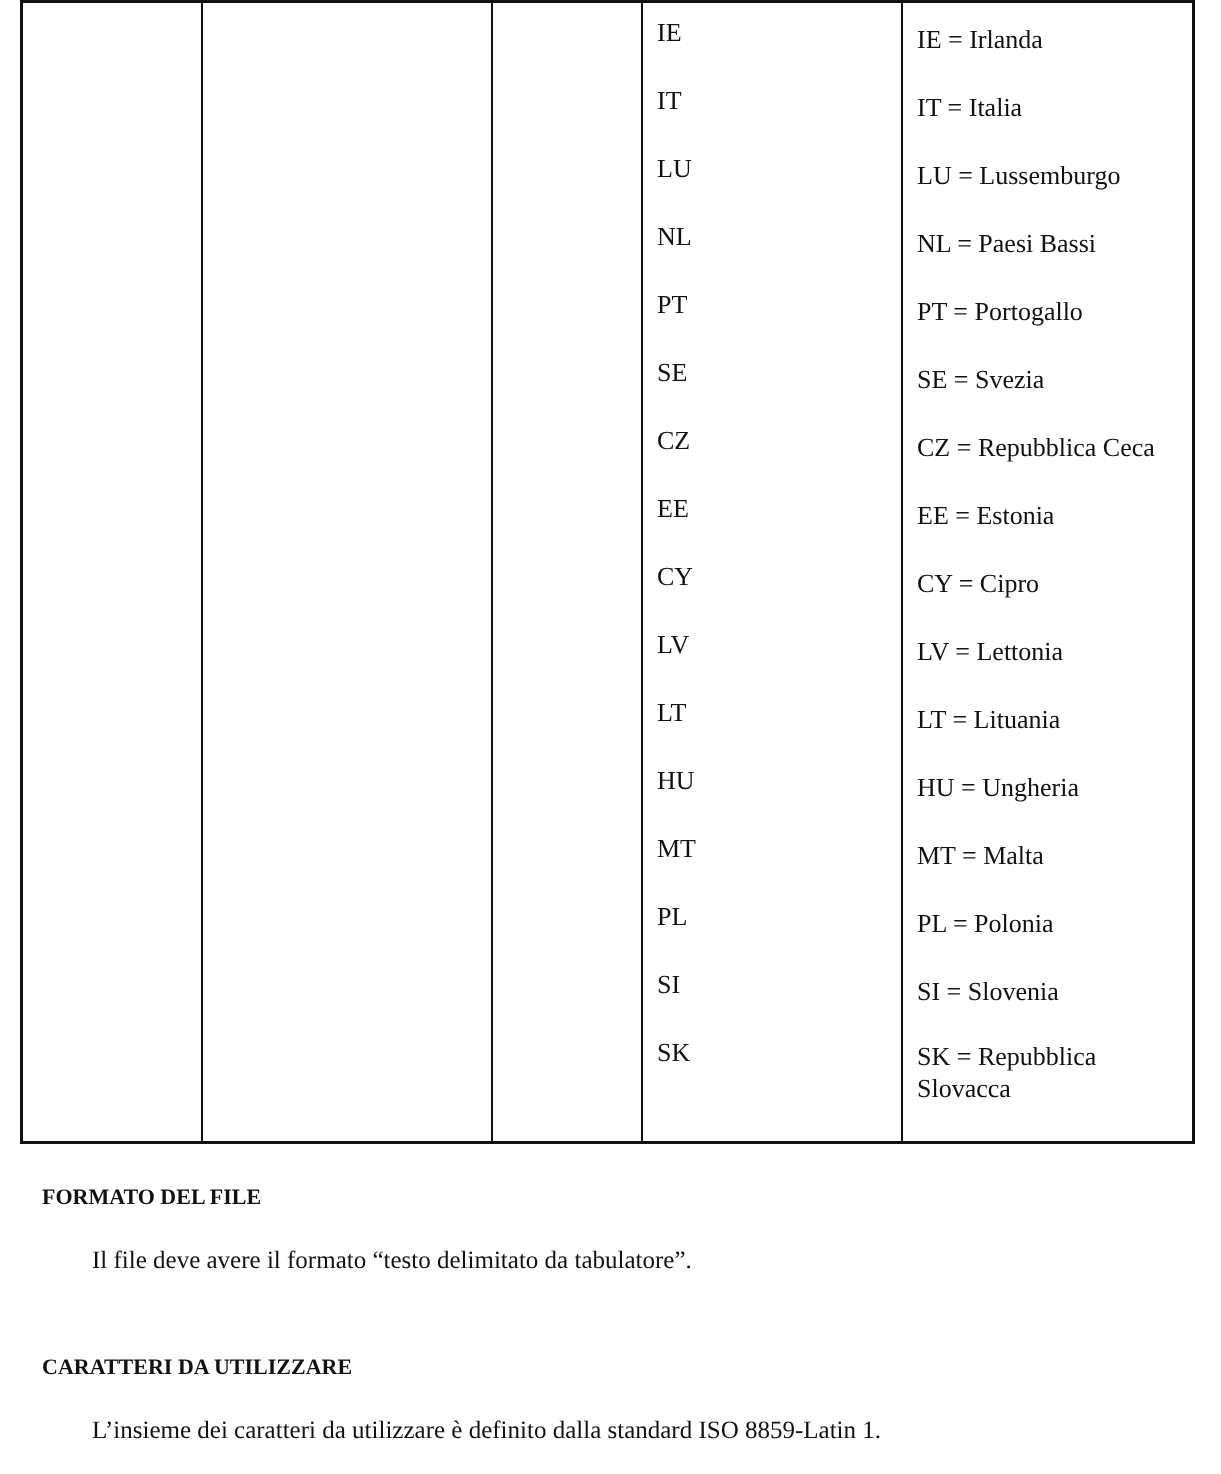| | | | IE IT LU NL PT SE CZ EE CY LV LT HU MT PL SI SK | IE = Irlanda IT = Italia LU = Lussemburgo NL = Paesi Bassi PT = Portogallo SE = Svezia CZ = Repubblica Ceca EE = Estonia CY = Cipro LV = Lettonia LT = Lituania HU = Ungheria MT = Malta PL = Polonia SI = Slovenia SK = Repubblica Slovacca |
FORMATO DEL FILE
Il file deve avere il formato “testo delimitato da tabulatore”.
CARATTERI DA UTILIZZARE
L’insieme dei caratteri da utilizzare è definito dalla standard ISO 8859-Latin 1.